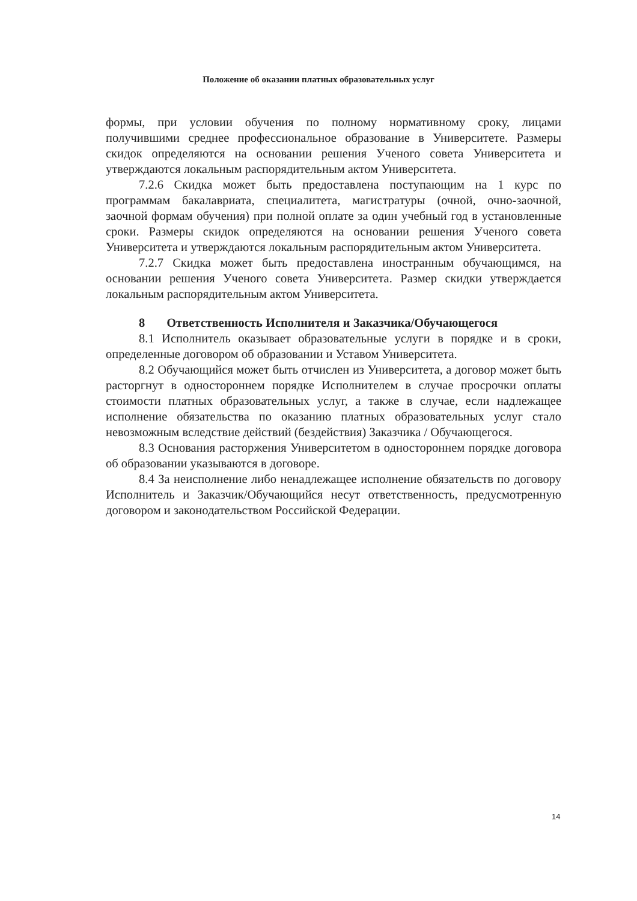Положение об оказании платных образовательных услуг
формы, при условии обучения по полному нормативному сроку, лицами получившими среднее профессиональное образование в Университете. Размеры скидок определяются на основании решения Ученого совета Университета и утверждаются локальным распорядительным актом Университета.
7.2.6 Скидка может быть предоставлена поступающим на 1 курс по программам бакалавриата, специалитета, магистратуры (очной, очно-заочной, заочной формам обучения) при полной оплате за один учебный год в установленные сроки. Размеры скидок определяются на основании решения Ученого совета Университета и утверждаются локальным распорядительным актом Университета.
7.2.7 Скидка может быть предоставлена иностранным обучающимся, на основании решения Ученого совета Университета. Размер скидки утверждается локальным распорядительным актом Университета.
8 Ответственность Исполнителя и Заказчика/Обучающегося
8.1 Исполнитель оказывает образовательные услуги в порядке и в сроки, определенные договором об образовании и Уставом Университета.
8.2 Обучающийся может быть отчислен из Университета, а договор может быть расторгнут в одностороннем порядке Исполнителем в случае просрочки оплаты стоимости платных образовательных услуг, а также в случае, если надлежащее исполнение обязательства по оказанию платных образовательных услуг стало невозможным вследствие действий (бездействия) Заказчика / Обучающегося.
8.3 Основания расторжения Университетом в одностороннем порядке договора об образовании указываются в договоре.
8.4 За неисполнение либо ненадлежащее исполнение обязательств по договору Исполнитель и Заказчик/Обучающийся несут ответственность, предусмотренную договором и законодательством Российской Федерации.
14